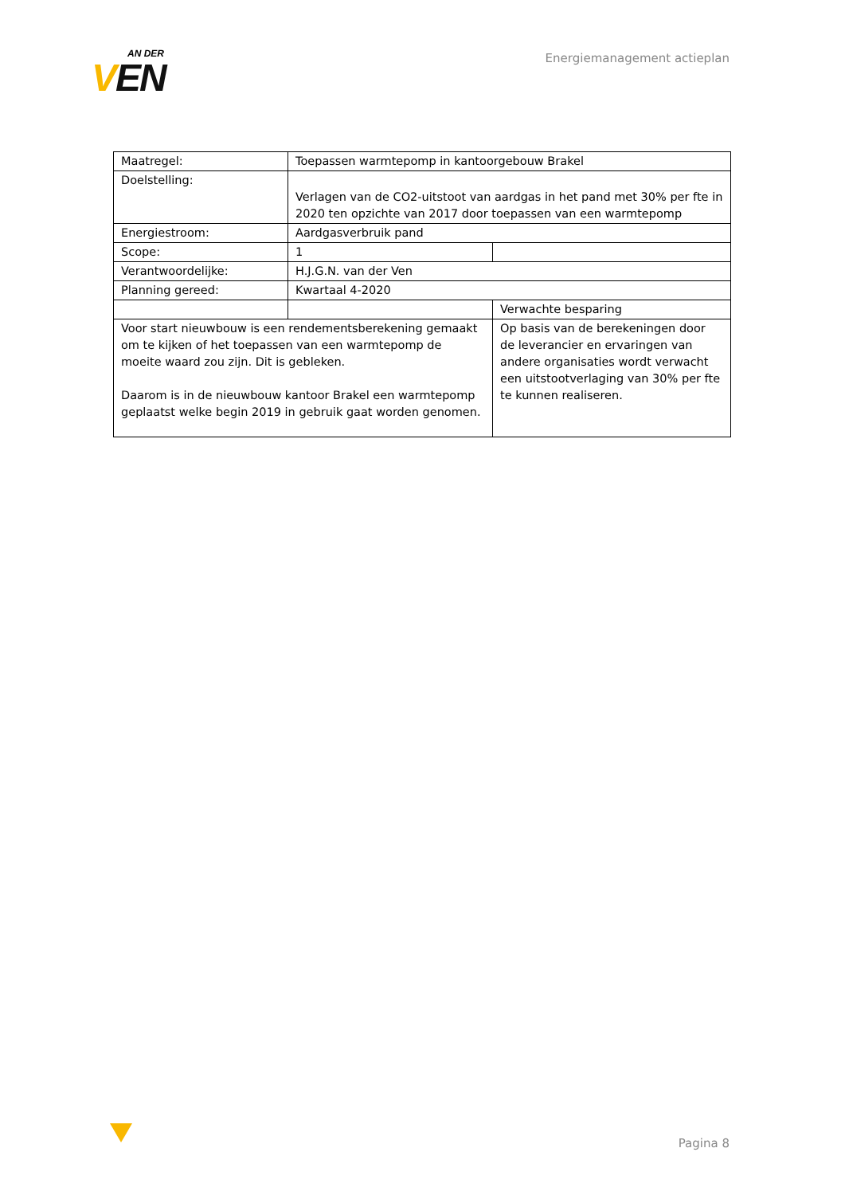AN DER
VEN
Energiemanagement actieplan
| Maatregel: | Toepassen warmtepomp in kantoorgebouw Brakel | |
| Doelstelling: | Verlagen van de CO2-uitstoot van aardgas in het pand met 30% per fte in 2020 ten opzichte van 2017 door toepassen van een warmtepomp | |
| Energiestroom: | Aardgasverbruik pand | |
| Scope: | 1 | |
| Verantwoordelijke: | H.J.G.N. van der Ven | |
| Planning gereed: | Kwartaal 4-2020 | |
| | | Verwachte besparing |
| Voor start nieuwbouw is een rendementsberekening gemaakt om te kijken of het toepassen van een warmtepomp de moeite waard zou zijn. Dit is gebleken. Daarom is in de nieuwbouw kantoor Brakel een warmtepomp geplaatst welke begin 2019 in gebruik gaat worden genomen. | | Op basis van de berekeningen door de leverancier en ervaringen van andere organisaties wordt verwacht een uitstootverlaging van 30% per fte te kunnen realiseren. |
Pagina 8